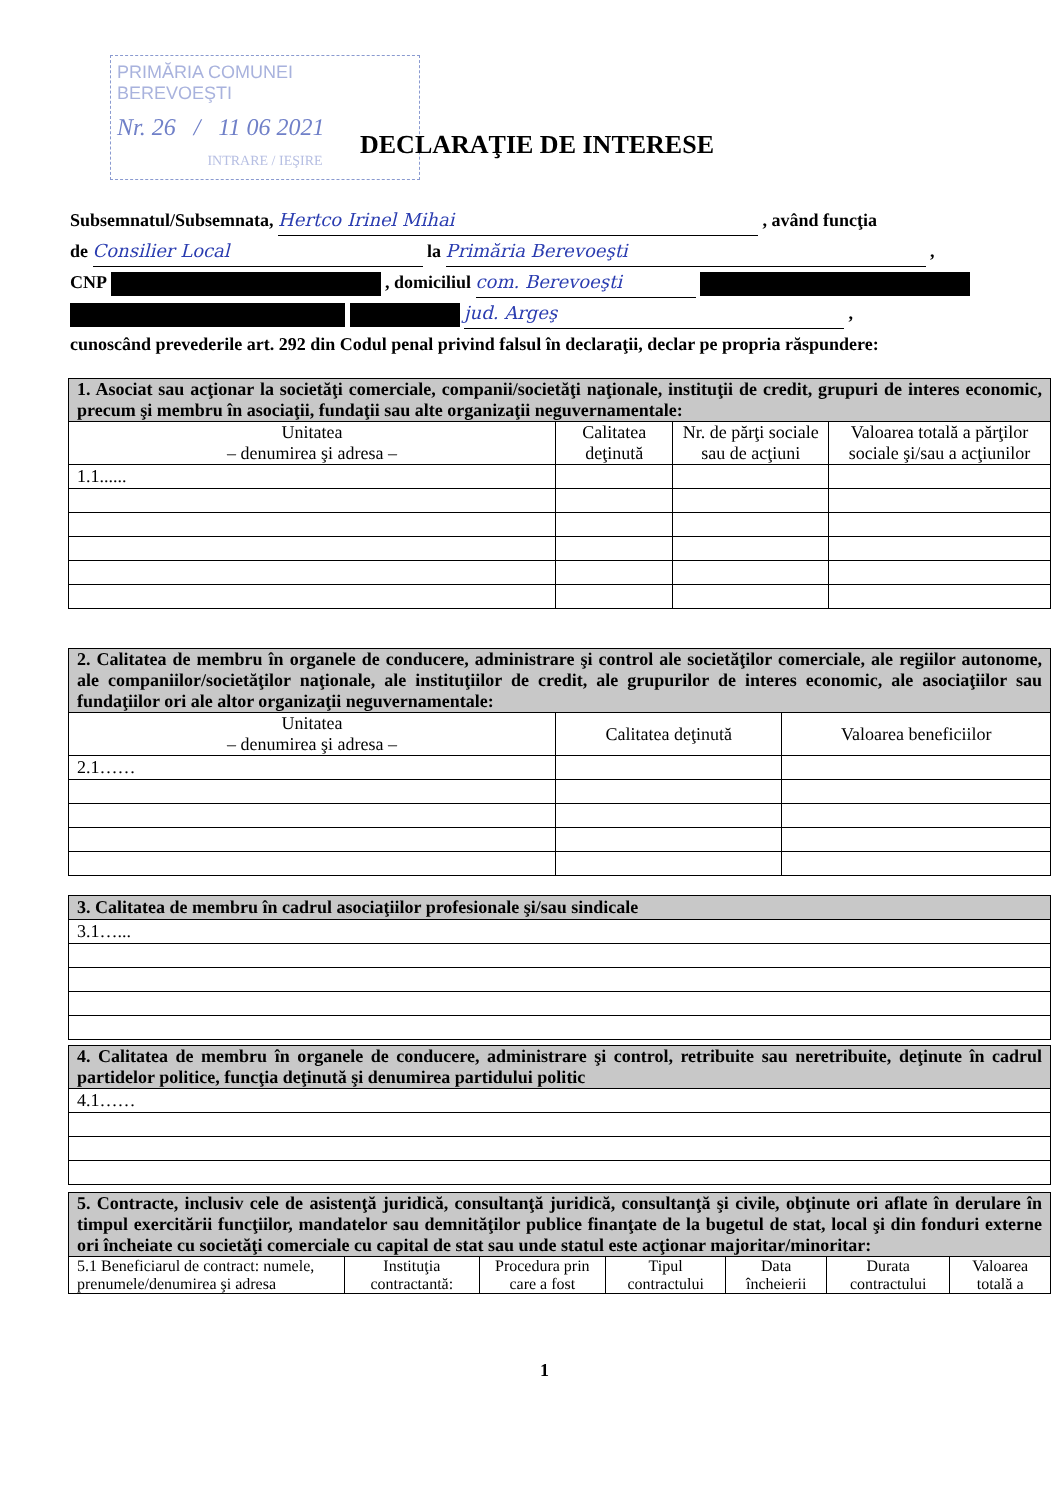PRIMĂRIA COMUNEI BEREVOEŞTI
Nr. 26 / 11 06 2021
INTRARE / IEŞIRE
DECLARAŢIE DE INTERESE
Subsemnatul/Subsemnata, Hertco Irinel Mihai , având funcţia
de Consilier Local la Primăria Berevoeşti ,
CNP , domiciliul com. Berevoeşti
jud. Argeş ,
cunoscând prevederile art. 292 din Codul penal privind falsul în declaraţii, declar pe propria răspundere:
| 1. Asociat sau acţionar la societăţi comerciale, companii/societăţi naţionale, instituţii de credit, grupuri de interes economic, precum şi membru în asociaţii, fundaţii sau alte organizaţii neguvernamentale: | | | |
| Unitatea – denumirea şi adresa – | Calitatea deţinută | Nr. de părţi sociale sau de acţiuni | Valoarea totală a părţilor sociale şi/sau a acţiunilor |
| 1.1...... | | | |
| 2. Calitatea de membru în organele de conducere, administrare şi control ale societăţilor comerciale, ale regiilor autonome, ale companiilor/societăţilor naţionale, ale instituţiilor de credit, ale grupurilor de interes economic, ale asociaţiilor sau fundaţiilor ori ale altor organizaţii neguvernamentale: | | |
| Unitatea – denumirea şi adresa – | Calitatea deţinută | Valoarea beneficiilor |
| 2.1…… | | |
| 3. Calitatea de membru în cadrul asociaţiilor profesionale şi/sau sindicale |
| 3.1…... |
| 4. Calitatea de membru în organele de conducere, administrare şi control, retribuite sau neretribuite, deţinute în cadrul partidelor politice, funcţia deţinută şi denumirea partidului politic |
| 4.1…… |
| 5. Contracte, inclusiv cele de asistenţă juridică, consultanţă juridică, consultanţă şi civile, obţinute ori aflate în derulare în timpul exercitării funcţiilor, mandatelor sau demnităţilor publice finanţate de la bugetul de stat, local şi din fonduri externe ori încheiate cu societăţi comerciale cu capital de stat sau unde statul este acţionar majoritar/minoritar: | | | | | | |
| 5.1 Beneficiarul de contract: numele, prenumele/denumirea şi adresa | Instituţia contractantă: | Procedura prin care a fost | Tipul contractului | Data încheierii | Durata contractului | Valoarea totală a |
1